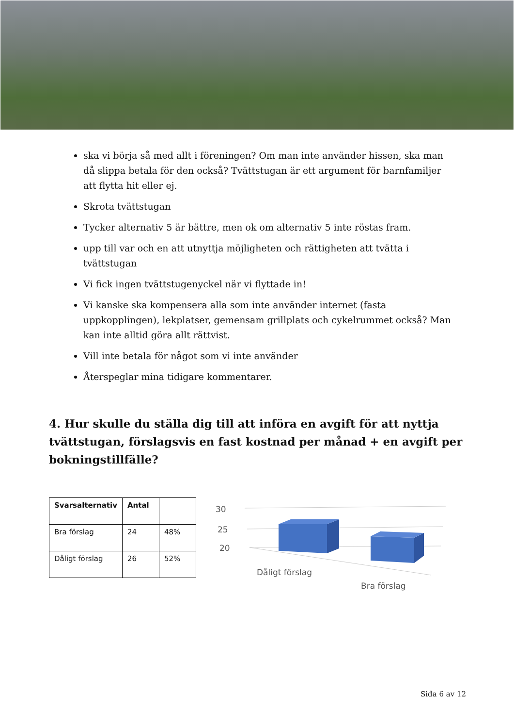ska vi börja så med allt i föreningen? Om man inte använder hissen, ska man då slippa betala för den också? Tvättstugan är ett argument för barnfamiljer att flytta hit eller ej.
Skrota tvättstugan
Tycker alternativ 5 är bättre, men ok om alternativ 5 inte röstas fram.
upp till var och en att utnyttja möjligheten och rättigheten att tvätta i tvättstugan
Vi fick ingen tvättstugenyckel när vi flyttade in!
Vi kanske ska kompensera alla som inte använder internet (fasta uppkopplingen), lekplatser, gemensam grillplats och cykelrummet också? Man kan inte alltid göra allt rättvist.
Vill inte betala för något som vi inte använder
Återspeglar mina tidigare kommentarer.
4. Hur skulle du ställa dig till att införa en avgift för att nyttja tvättstugan, förslagsvis en fast kostnad per månad + en avgift per bokningstillfälle?
| Svarsalternativ | Antal | |
| --- | --- | --- |
| Bra förslag | 24 | 48% |
| Dåligt förslag | 26 | 52% |
30
25
20
Dåligt förslag
Bra förslag
Sida 6 av 12